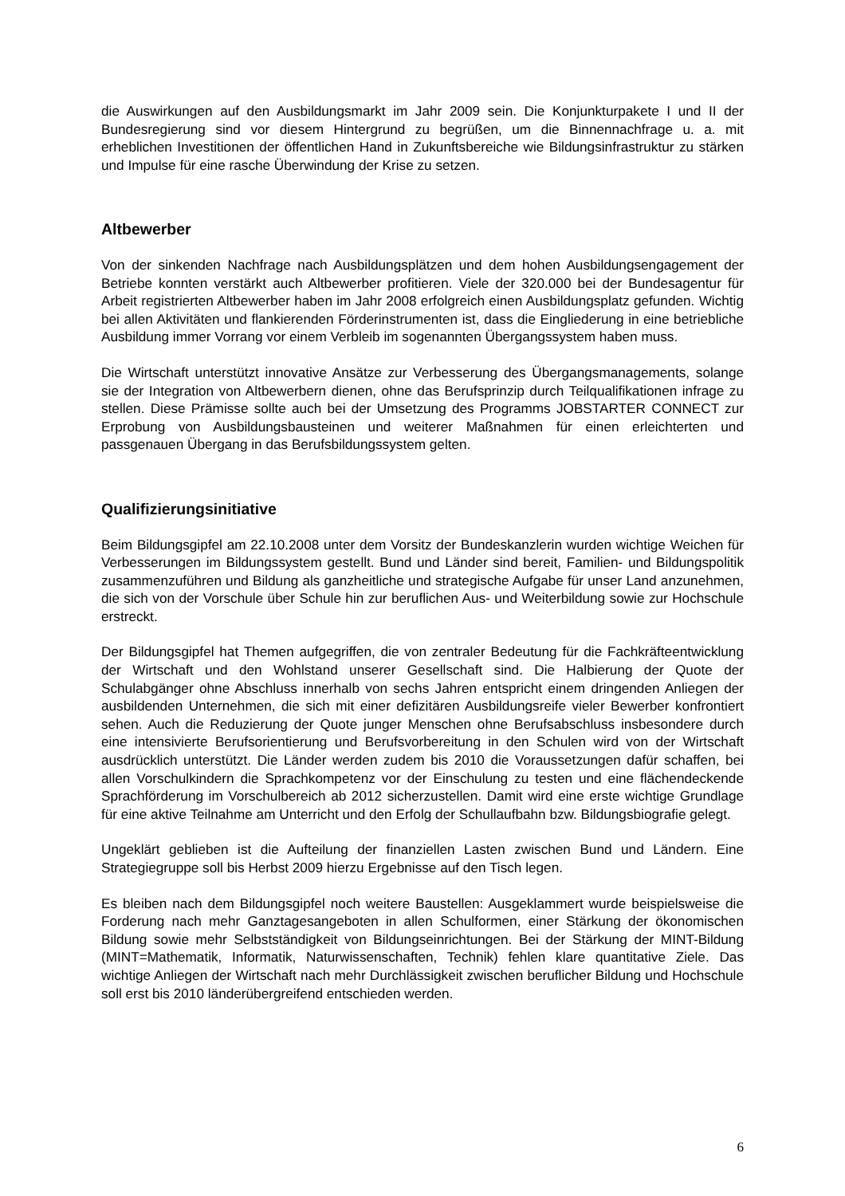die Auswirkungen auf den Ausbildungsmarkt im Jahr 2009 sein. Die Konjunkturpakete I und II der Bundesregierung sind vor diesem Hintergrund zu begrüßen, um die Binnennachfrage u. a. mit erheblichen Investitionen der öffentlichen Hand in Zukunftsbereiche wie Bildungsinfrastruktur zu stärken und Impulse für eine rasche Überwindung der Krise zu setzen.
Altbewerber
Von der sinkenden Nachfrage nach Ausbildungsplätzen und dem hohen Ausbildungsengagement der Betriebe konnten verstärkt auch Altbewerber profitieren. Viele der 320.000 bei der Bundesagentur für Arbeit registrierten Altbewerber haben im Jahr 2008 erfolgreich einen Ausbildungsplatz gefunden. Wichtig bei allen Aktivitäten und flankierenden Förderinstrumenten ist, dass die Eingliederung in eine betriebliche Ausbildung immer Vorrang vor einem Verbleib im sogenannten Übergangssystem haben muss.
Die Wirtschaft unterstützt innovative Ansätze zur Verbesserung des Übergangsmanagements, solange sie der Integration von Altbewerbern dienen, ohne das Berufsprinzip durch Teilqualifikationen infrage zu stellen. Diese Prämisse sollte auch bei der Umsetzung des Programms JOBSTARTER CONNECT zur Erprobung von Ausbildungsbausteinen und weiterer Maßnahmen für einen erleichterten und passgenauen Übergang in das Berufsbildungssystem gelten.
Qualifizierungsinitiative
Beim Bildungsgipfel am 22.10.2008 unter dem Vorsitz der Bundeskanzlerin wurden wichtige Weichen für Verbesserungen im Bildungssystem gestellt. Bund und Länder sind bereit, Familien- und Bildungspolitik zusammenzuführen und Bildung als ganzheitliche und strategische Aufgabe für unser Land anzunehmen, die sich von der Vorschule über Schule hin zur beruflichen Aus- und Weiterbildung sowie zur Hochschule erstreckt.
Der Bildungsgipfel hat Themen aufgegriffen, die von zentraler Bedeutung für die Fachkräfteentwicklung der Wirtschaft und den Wohlstand unserer Gesellschaft sind. Die Halbierung der Quote der Schulabgänger ohne Abschluss innerhalb von sechs Jahren entspricht einem dringenden Anliegen der ausbildenden Unternehmen, die sich mit einer defizitären Ausbildungsreife vieler Bewerber konfrontiert sehen. Auch die Reduzierung der Quote junger Menschen ohne Berufsabschluss insbesondere durch eine intensivierte Berufsorientierung und Berufsvorbereitung in den Schulen wird von der Wirtschaft ausdrücklich unterstützt. Die Länder werden zudem bis 2010 die Voraussetzungen dafür schaffen, bei allen Vorschulkindern die Sprachkompetenz vor der Einschulung zu testen und eine flächendeckende Sprachförderung im Vorschulbereich ab 2012 sicherzustellen. Damit wird eine erste wichtige Grundlage für eine aktive Teilnahme am Unterricht und den Erfolg der Schullaufbahn bzw. Bildungsbiografie gelegt.
Ungeklärt geblieben ist die Aufteilung der finanziellen Lasten zwischen Bund und Ländern. Eine Strategiegruppe soll bis Herbst 2009 hierzu Ergebnisse auf den Tisch legen.
Es bleiben nach dem Bildungsgipfel noch weitere Baustellen: Ausgeklammert wurde beispielsweise die Forderung nach mehr Ganztagesangeboten in allen Schulformen, einer Stärkung der ökonomischen Bildung sowie mehr Selbstständigkeit von Bildungseinrichtungen. Bei der Stärkung der MINT-Bildung (MINT=Mathematik, Informatik, Naturwissenschaften, Technik) fehlen klare quantitative Ziele. Das wichtige Anliegen der Wirtschaft nach mehr Durchlässigkeit zwischen beruflicher Bildung und Hochschule soll erst bis 2010 länderübergreifend entschieden werden.
6